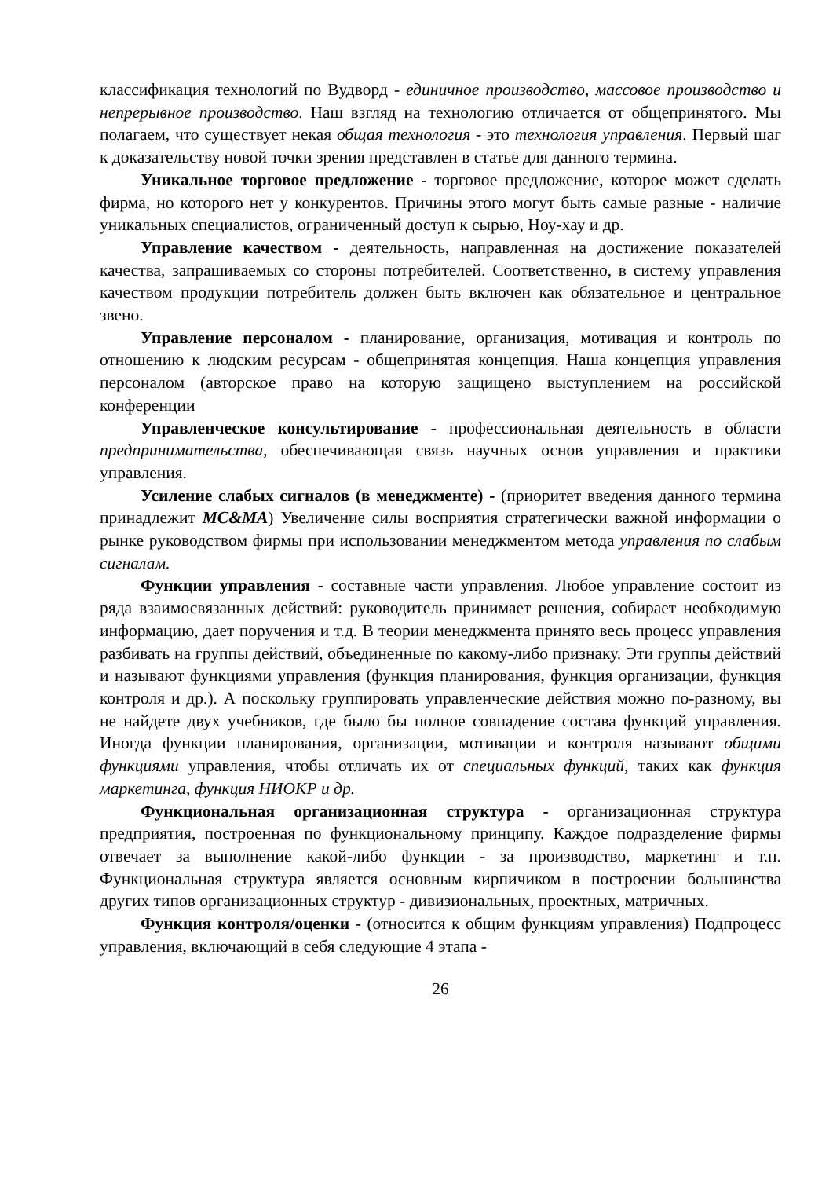классификация технологий по Вудворд - единичное производство, массовое производство и непрерывное производство. Наш взгляд на технологию отличается от общепринятого. Мы полагаем, что существует некая общая технология - это технология управления. Первый шаг к доказательству новой точки зрения представлен в статье для данного термина.
Уникальное торговое предложение - торговое предложение, которое может сделать фирма, но которого нет у конкурентов. Причины этого могут быть самые разные - наличие уникальных специалистов, ограниченный доступ к сырью, Ноу-хау и др.
Управление качеством - деятельность, направленная на достижение показателей качества, запрашиваемых со стороны потребителей. Соответственно, в систему управления качеством продукции потребитель должен быть включен как обязательное и центральное звено.
Управление персоналом - планирование, организация, мотивация и контроль по отношению к людским ресурсам - общепринятая концепция. Наша концепция управления персоналом (авторское право на которую защищено выступлением на российской конференции
Управленческое консультирование - профессиональная деятельность в области предпринимательства, обеспечивающая связь научных основ управления и практики управления.
Усиление слабых сигналов (в менеджменте) - (приоритет введения данного термина принадлежит MC&MA) Увеличение силы восприятия стратегически важной информации о рынке руководством фирмы при использовании менеджментом метода управления по слабым сигналам.
Функции управления - составные части управления. Любое управление состоит из ряда взаимосвязанных действий: руководитель принимает решения, собирает необходимую информацию, дает поручения и т.д. В теории менеджмента принято весь процесс управления разбивать на группы действий, объединенные по какому-либо признаку. Эти группы действий и называют функциями управления (функция планирования, функция организации, функция контроля и др.). А поскольку группировать управленческие действия можно по-разному, вы не найдете двух учебников, где было бы полное совпадение состава функций управления. Иногда функции планирования, организации, мотивации и контроля называют общими функциями управления, чтобы отличать их от специальных функций, таких как функция маркетинга, функция НИОКР и др.
Функциональная организационная структура - организационная структура предприятия, построенная по функциональному принципу. Каждое подразделение фирмы отвечает за выполнение какой-либо функции - за производство, маркетинг и т.п. Функциональная структура является основным кирпичиком в построении большинства других типов организационных структур - дивизиональных, проектных, матричных.
Функция контроля/оценки - (относится к общим функциям управления) Подпроцесс управления, включающий в себя следующие 4 этапа -
26